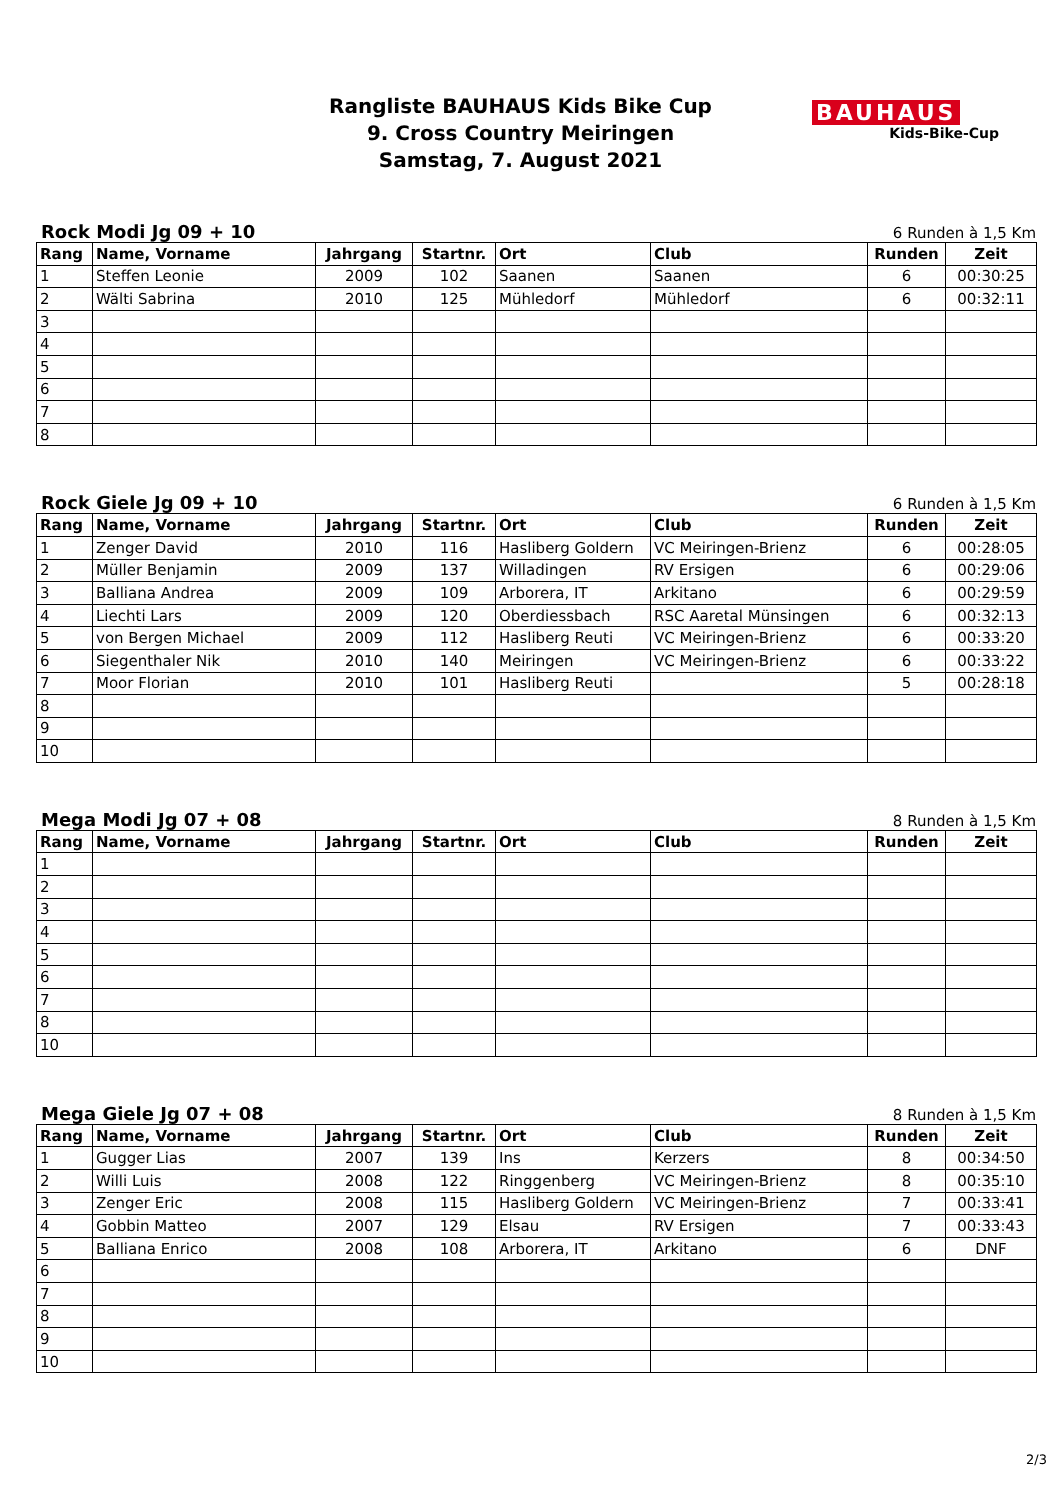Rangliste BAUHAUS Kids Bike Cup
9. Cross Country Meiringen
Samstag, 7. August 2021
BAUHAUS
Kids-Bike-Cup
Rock Modi Jg 09 + 10 6 Runden à 1,5 Km
| Rang | Name, Vorname | Jahrgang | Startnr. | Ort | Club | Runden | Zeit |
| --- | --- | --- | --- | --- | --- | --- | --- |
| 1 | Steffen Leonie | 2009 | 102 | Saanen | Saanen | 6 | 00:30:25 |
| 2 | Wälti Sabrina | 2010 | 125 | Mühledorf | Mühledorf | 6 | 00:32:11 |
| 3 | | | | | | | |
| 4 | | | | | | | |
| 5 | | | | | | | |
| 6 | | | | | | | |
| 7 | | | | | | | |
| 8 | | | | | | | |
Rock Giele Jg 09 + 10 6 Runden à 1,5 Km
| Rang | Name, Vorname | Jahrgang | Startnr. | Ort | Club | Runden | Zeit |
| --- | --- | --- | --- | --- | --- | --- | --- |
| 1 | Zenger David | 2010 | 116 | Hasliberg Goldern | VC Meiringen-Brienz | 6 | 00:28:05 |
| 2 | Müller Benjamin | 2009 | 137 | Willadingen | RV Ersigen | 6 | 00:29:06 |
| 3 | Balliana Andrea | 2009 | 109 | Arborera, IT | Arkitano | 6 | 00:29:59 |
| 4 | Liechti Lars | 2009 | 120 | Oberdiessbach | RSC Aaretal Münsingen | 6 | 00:32:13 |
| 5 | von Bergen Michael | 2009 | 112 | Hasliberg Reuti | VC Meiringen-Brienz | 6 | 00:33:20 |
| 6 | Siegenthaler Nik | 2010 | 140 | Meiringen | VC Meiringen-Brienz | 6 | 00:33:22 |
| 7 | Moor Florian | 2010 | 101 | Hasliberg Reuti | | 5 | 00:28:18 |
| 8 | | | | | | | |
| 9 | | | | | | | |
| 10 | | | | | | | |
Mega Modi Jg 07 + 08 8 Runden à 1,5 Km
| Rang | Name, Vorname | Jahrgang | Startnr. | Ort | Club | Runden | Zeit |
| --- | --- | --- | --- | --- | --- | --- | --- |
| 1 | | | | | | | |
| 2 | | | | | | | |
| 3 | | | | | | | |
| 4 | | | | | | | |
| 5 | | | | | | | |
| 6 | | | | | | | |
| 7 | | | | | | | |
| 8 | | | | | | | |
| 10 | | | | | | | |
Mega Giele Jg 07 + 08 8 Runden à 1,5 Km
| Rang | Name, Vorname | Jahrgang | Startnr. | Ort | Club | Runden | Zeit |
| --- | --- | --- | --- | --- | --- | --- | --- |
| 1 | Gugger Lias | 2007 | 139 | Ins | Kerzers | 8 | 00:34:50 |
| 2 | Willi Luis | 2008 | 122 | Ringgenberg | VC Meiringen-Brienz | 8 | 00:35:10 |
| 3 | Zenger Eric | 2008 | 115 | Hasliberg Goldern | VC Meiringen-Brienz | 7 | 00:33:41 |
| 4 | Gobbin Matteo | 2007 | 129 | Elsau | RV Ersigen | 7 | 00:33:43 |
| 5 | Balliana Enrico | 2008 | 108 | Arborera, IT | Arkitano | 6 | DNF |
| 6 | | | | | | | |
| 7 | | | | | | | |
| 8 | | | | | | | |
| 9 | | | | | | | |
| 10 | | | | | | | |
2/3